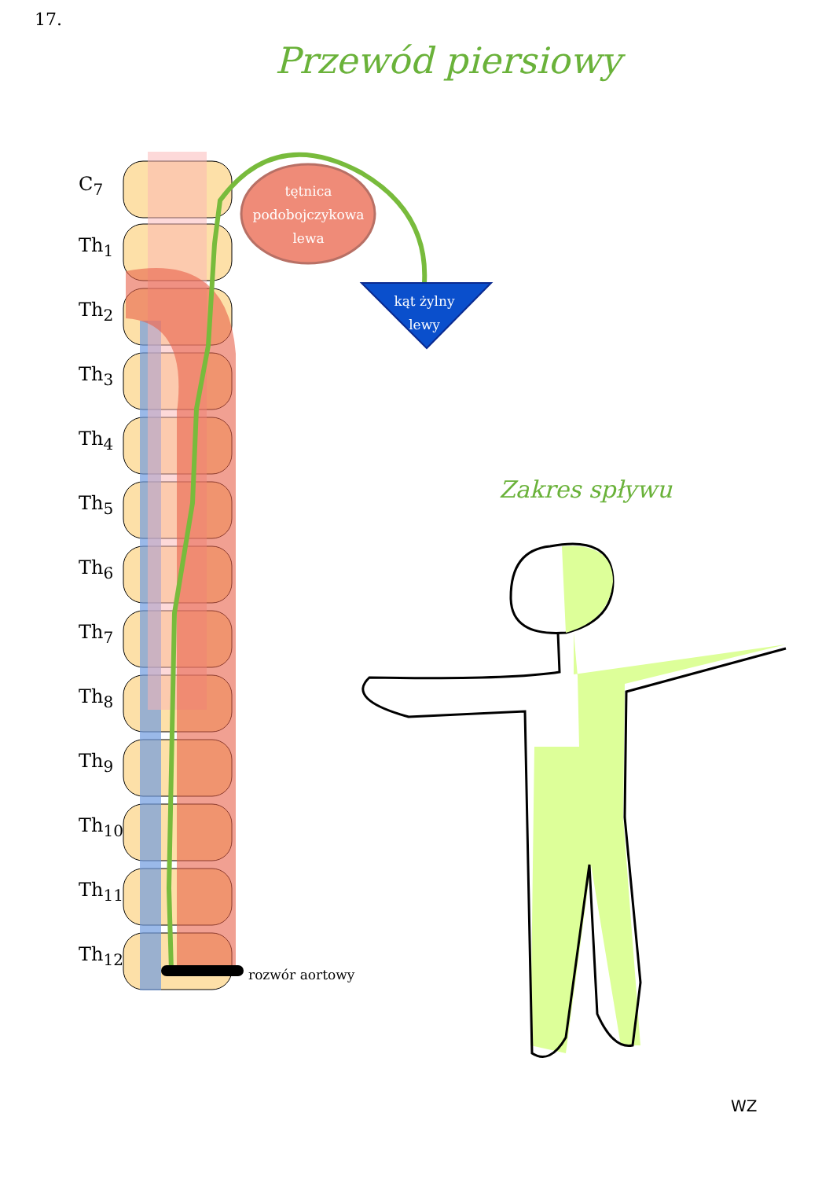17.
Przewód piersiowy
C<sub>7</sub>
Th<sub>1</sub>
Th<sub>2</sub>
Th<sub>3</sub>
Th<sub>4</sub>
Th<sub>5</sub>
Th<sub>6</sub>
Th<sub>7</sub>
Th<sub>8</sub>
Th<sub>9</sub>
Th<sub>10</sub>
Th<sub>11</sub>
Th<sub>12</sub>
tętnica
podobojczykowa
lewa
kąt żylny
lewy
Zakres spływu
rozwór aortowy
WZ